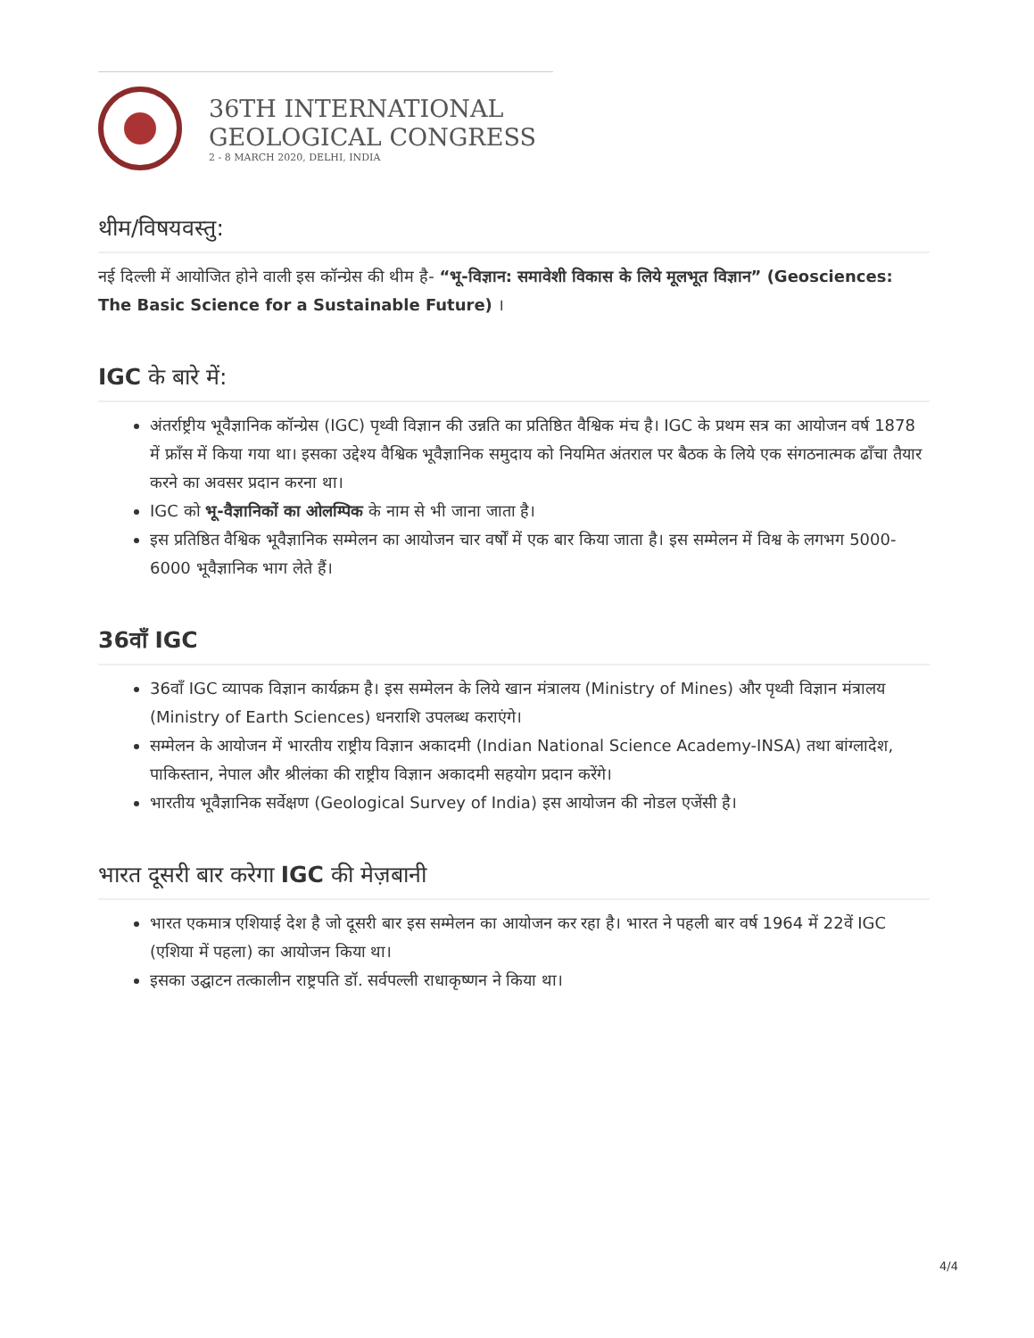36TH INTERNATIONAL
GEOLOGICAL CONGRESS
2 - 8 MARCH 2020, DELHI, INDIA
थीम/विषयवस्तु:
नई दिल्ली में आयोजित होने वाली इस कॉन्ग्रेस की थीम है- “भू-विज्ञान: समावेशी विकास के लिये मूलभूत विज्ञान” (Geosciences: The Basic Science for a Sustainable Future) ।
IGC के बारे में:
अंतर्राष्ट्रीय भूवैज्ञानिक कॉन्ग्रेस (IGC) पृथ्वी विज्ञान की उन्नति का प्रतिष्ठित वैश्विक मंच है। IGC के प्रथम सत्र का आयोजन वर्ष 1878 में फ्राँस में किया गया था। इसका उद्देश्य वैश्विक भूवैज्ञानिक समुदाय को नियमित अंतराल पर बैठक के लिये एक संगठनात्मक ढाँचा तैयार करने का अवसर प्रदान करना था।
IGC को भू-वैज्ञानिकों का ओलम्पिक के नाम से भी जाना जाता है।
इस प्रतिष्ठित वैश्विक भूवैज्ञानिक सम्मेलन का आयोजन चार वर्षों में एक बार किया जाता है। इस सम्मेलन में विश्व के लगभग 5000-6000 भूवैज्ञानिक भाग लेते हैं।
36वाँ IGC
36वाँ IGC व्यापक विज्ञान कार्यक्रम है। इस सम्मेलन के लिये खान मंत्रालय (Ministry of Mines) और पृथ्वी विज्ञान मंत्रालय (Ministry of Earth Sciences) धनराशि उपलब्ध कराएंगे।
सम्मेलन के आयोजन में भारतीय राष्ट्रीय विज्ञान अकादमी (Indian National Science Academy-INSA) तथा बांग्लादेश, पाकिस्तान, नेपाल और श्रीलंका की राष्ट्रीय विज्ञान अकादमी सहयोग प्रदान करेंगे।
भारतीय भूवैज्ञानिक सर्वेक्षण (Geological Survey of India) इस आयोजन की नोडल एजेंसी है।
भारत दूसरी बार करेगा IGC की मेज़बानी
भारत एकमात्र एशियाई देश है जो दूसरी बार इस सम्मेलन का आयोजन कर रहा है। भारत ने पहली बार वर्ष 1964 में 22वें IGC (एशिया में पहला) का आयोजन किया था।
इसका उद्घाटन तत्कालीन राष्ट्रपति डॉ. सर्वपल्ली राधाकृष्णन ने किया था।
4/4